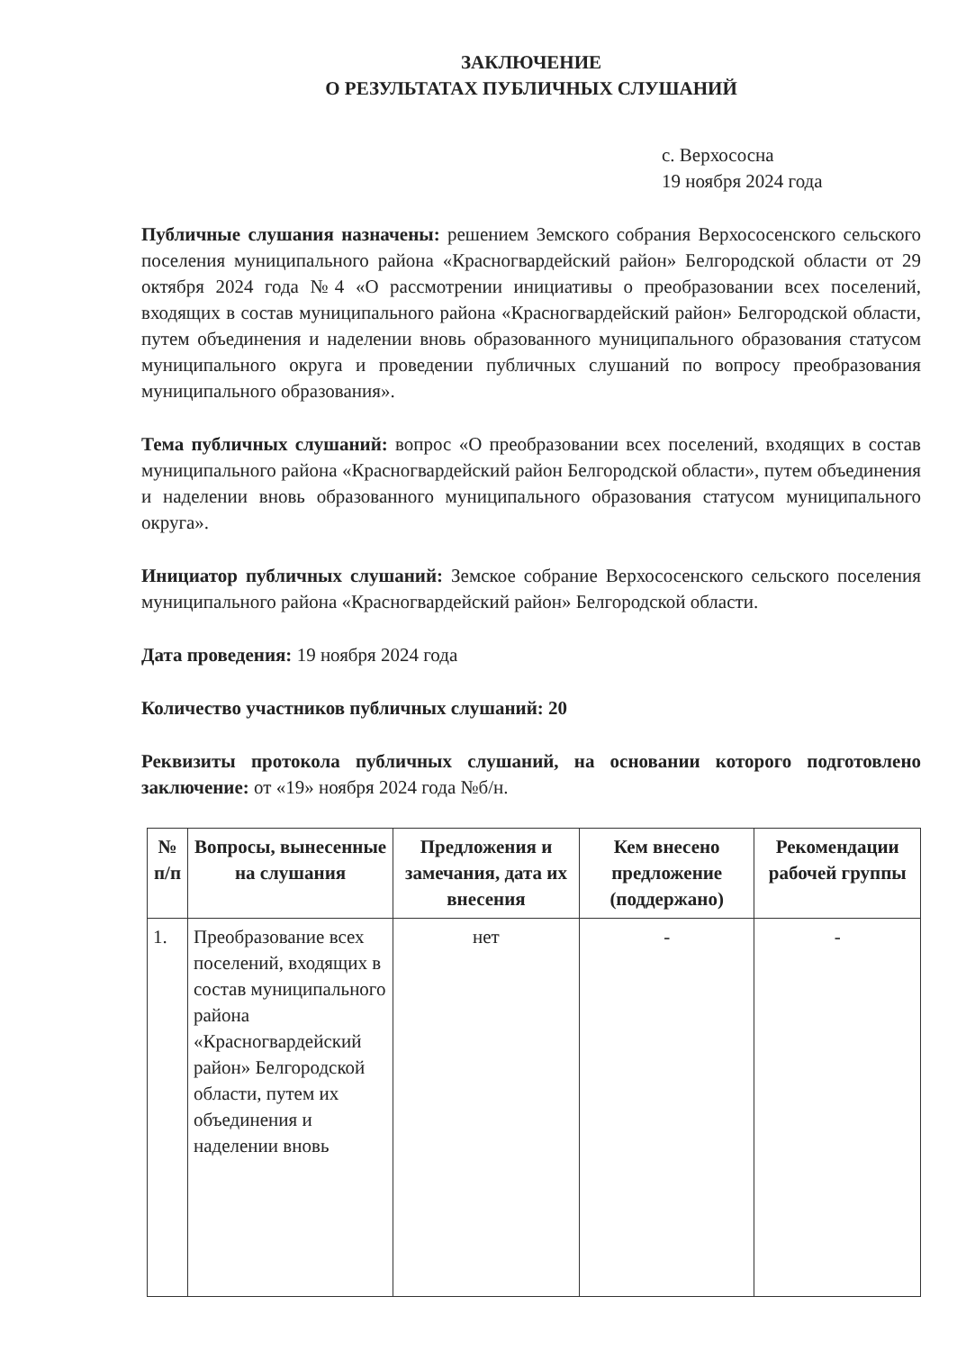ЗАКЛЮЧЕНИЕ
О РЕЗУЛЬТАТАХ ПУБЛИЧНЫХ СЛУШАНИЙ
с. Верхососна
19 ноября 2024 года
Публичные слушания назначены: решением Земского собрания Верхососенского сельского поселения муниципального района «Красногвардейский район» Белгородской области от 29 октября 2024 года №4 «О рассмотрении инициативы о преобразовании всех поселений, входящих в состав муниципального района «Красногвардейский район» Белгородской области, путем объединения и наделении вновь образованного муниципального образования статусом муниципального округа и проведении публичных слушаний по вопросу преобразования муниципального образования».
Тема публичных слушаний: вопрос «О преобразовании всех поселений, входящих в состав муниципального района «Красногвардейский район Белгородской области», путем объединения и наделении вновь образованного муниципального образования статусом муниципального округа».
Инициатор публичных слушаний: Земское собрание Верхососенского сельского поселения муниципального района «Красногвардейский район» Белгородской области.
Дата проведения: 19 ноября 2024 года
Количество участников публичных слушаний: 20
Реквизиты протокола публичных слушаний, на основании которого подготовлено заключение: от «19» ноября 2024 года №б/н.
| № п/п | Вопросы, вынесенные на слушания | Предложения и замечания, дата их внесения | Кем внесено предложение (поддержано) | Рекомендации рабочей группы |
| --- | --- | --- | --- | --- |
| 1. | Преобразование всех поселений, входящих в состав муниципального района «Красногвардейский район» Белгородской области, путем их объединения и наделении вновь | нет | - | - |